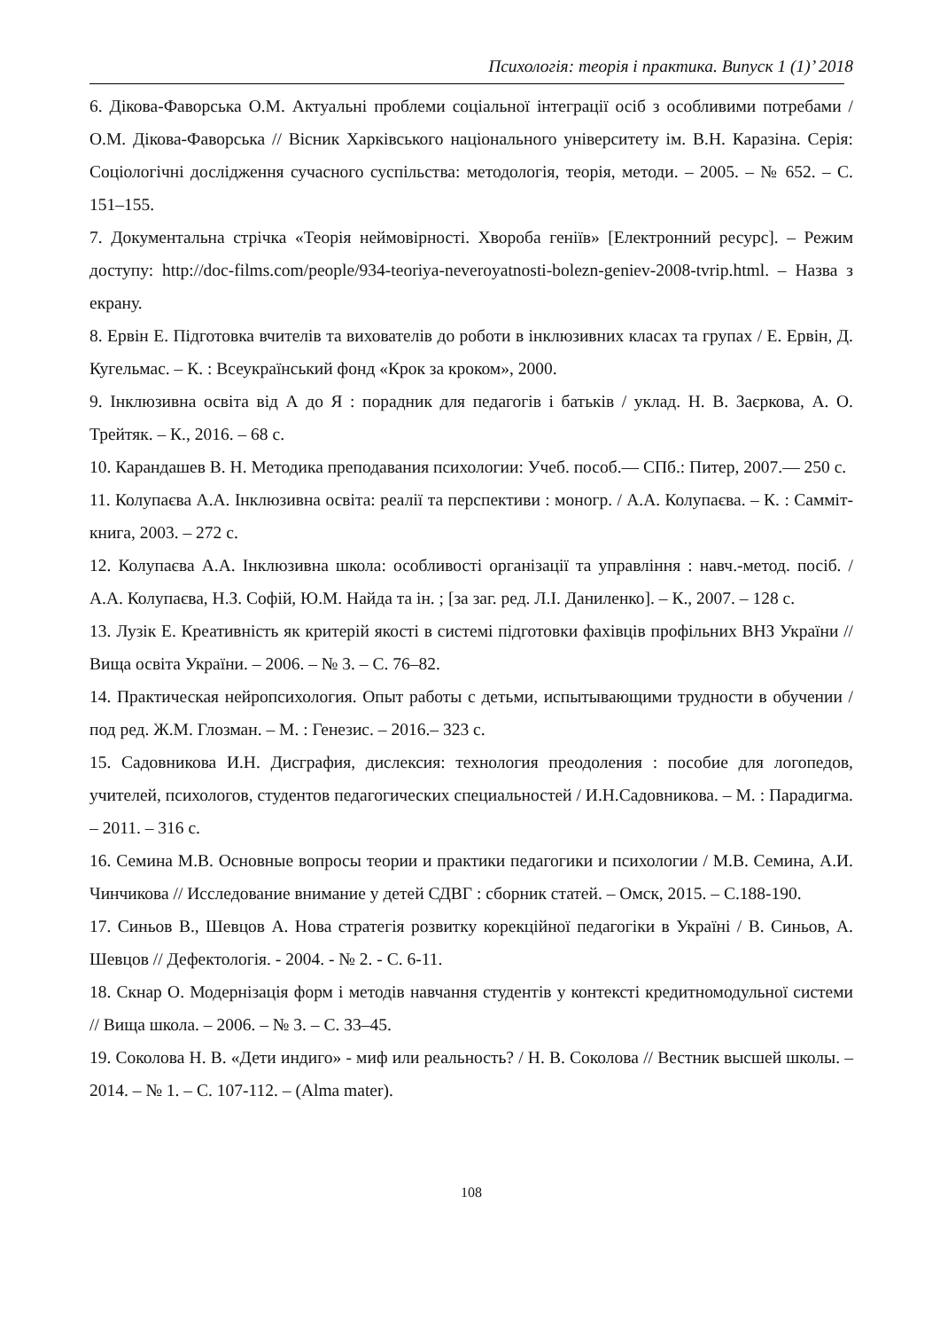Психологія: теорія і практика. Випуск 1 (1)’ 2018
6. Дікова-Фаворська О.М. Актуальні проблеми соціальної інтеграції осіб з особливими потребами / О.М. Дікова-Фаворська // Вісник Харківського національного університету ім. В.Н. Каразіна. Серія: Соціологічні дослідження сучасного суспільства: методологія, теорія, методи. – 2005. – № 652. – С. 151–155.
7. Документальна стрічка «Теорія неймовірності. Хвороба геніїв» [Електронний ресурс]. – Режим доступу: http://doc-films.com/people/934-teoriya-neveroyatnosti-bolezn-geniev-2008-tvrip.html. – Назва з екрану.
8. Ервін Е. Підготовка вчителів та вихователів до роботи в інклюзивних класах та групах / Е. Ервін, Д. Кугельмас. – К. : Всеукраїнський фонд «Крок за кроком», 2000.
9. Інклюзивна освіта від А до Я : порадник для педагогів і батьків / уклад. Н. В. Заєркова, А. О. Трейтяк. – К., 2016. – 68 с.
10. Карандашев В. Н. Методика преподавания психологии: Учеб. пособ.— СПб.: Питер, 2007.— 250 с.
11. Колупаєва А.А. Інклюзивна освіта: реалії та перспективи : моногр. / А.А. Колупаєва. – К. : Самміт-книга, 2003. – 272 с.
12. Колупаєва А.А. Інклюзивна школа: особливості організації та управління : навч.-метод. посіб. / А.А. Колупаєва, Н.З. Софій, Ю.М. Найда та ін. ; [за заг. ред. Л.І. Даниленко]. – К., 2007. – 128 с.
13. Лузік Е. Креативність як критерій якості в системі підготовки фахівців профільних ВНЗ України // Вища освіта України. – 2006. – № 3. – С. 76–82.
14. Практическая нейропсихология. Опыт работы с детьми, испытывающими трудности в обучении / под ред. Ж.М. Глозман. – М. : Генезис. – 2016.– 323 с.
15. Садовникова И.Н. Дисграфия, дислексия: технология преодоления : пособие для логопедов, учителей, психологов, студентов педагогических специальностей / И.Н.Садовникова. – М. : Парадигма. – 2011. – 316 с.
16. Семина М.В. Основные вопросы теории и практики педагогики и психологии / М.В. Семина, А.И. Чинчикова // Исследование внимание у детей СДВГ : сборник статей. – Омск, 2015. – С.188-190.
17. Синьов В., Шевцов А. Нова стратегія розвитку корекційної педагогіки в Україні / В. Синьов, А. Шевцов // Дефектологія. - 2004. - № 2. - С. 6-11.
18. Скнар О. Модернізація форм і методів навчання студентів у контексті кредитномодульної системи // Вища школа. – 2006. – № 3. – С. 33–45.
19. Соколова Н. В. «Дети индиго» - миф или реальность? / Н. В. Соколова // Вестник высшей школы. – 2014. – № 1. – С. 107-112. – (Alma mater).
108